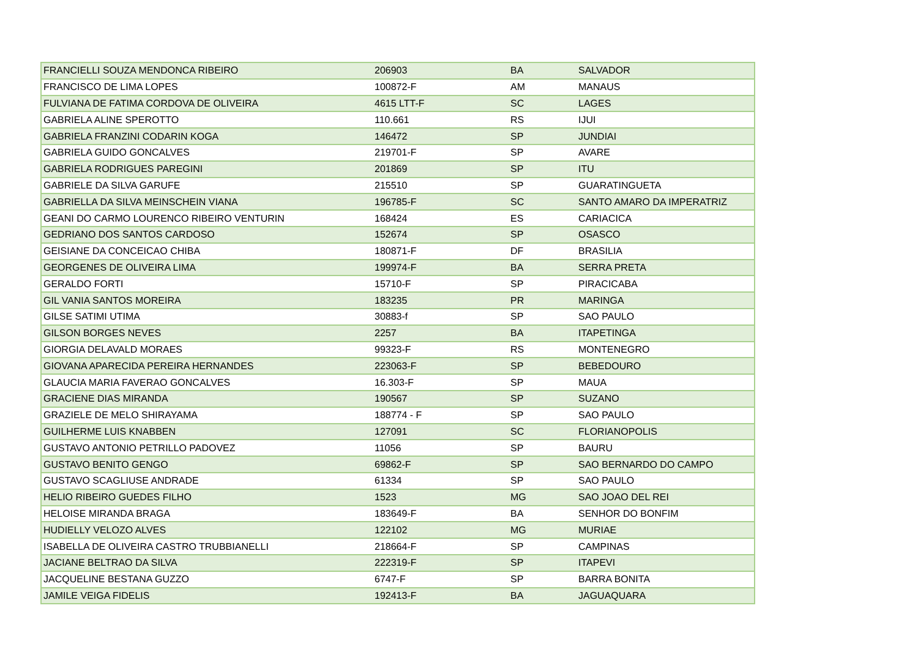| FRANCIELLI SOUZA MENDONCA RIBEIRO | 206903 | BA | SALVADOR |
| FRANCISCO DE LIMA LOPES | 100872-F | AM | MANAUS |
| FULVIANA DE FATIMA CORDOVA DE OLIVEIRA | 4615 LTT-F | SC | LAGES |
| GABRIELA ALINE SPEROTTO | 110.661 | RS | IJUI |
| GABRIELA FRANZINI CODARIN KOGA | 146472 | SP | JUNDIAI |
| GABRIELA GUIDO GONCALVES | 219701-F | SP | AVARE |
| GABRIELA RODRIGUES PAREGINI | 201869 | SP | ITU |
| GABRIELE DA SILVA GARUFE | 215510 | SP | GUARATINGUETA |
| GABRIELLA DA SILVA MEINSCHEIN VIANA | 196785-F | SC | SANTO AMARO DA IMPERATRIZ |
| GEANI DO CARMO LOURENCO RIBEIRO VENTURIN | 168424 | ES | CARIACICA |
| GEDRIANO DOS SANTOS CARDOSO | 152674 | SP | OSASCO |
| GEISIANE DA CONCEICAO CHIBA | 180871-F | DF | BRASILIA |
| GEORGENES DE OLIVEIRA LIMA | 199974-F | BA | SERRA PRETA |
| GERALDO FORTI | 15710-F | SP | PIRACICABA |
| GIL VANIA SANTOS MOREIRA | 183235 | PR | MARINGA |
| GILSE SATIMI UTIMA | 30883-f | SP | SAO PAULO |
| GILSON BORGES NEVES | 2257 | BA | ITAPETINGA |
| GIORGIA DELAVALD MORAES | 99323-F | RS | MONTENEGRO |
| GIOVANA APARECIDA PEREIRA HERNANDES | 223063-F | SP | BEBEDOURO |
| GLAUCIA MARIA FAVERAO GONCALVES | 16.303-F | SP | MAUA |
| GRACIENE DIAS MIRANDA | 190567 | SP | SUZANO |
| GRAZIELE DE MELO SHIRAYAMA | 188774 - F | SP | SAO PAULO |
| GUILHERME LUIS KNABBEN | 127091 | SC | FLORIANOPOLIS |
| GUSTAVO ANTONIO PETRILLO PADOVEZ | 11056 | SP | BAURU |
| GUSTAVO BENITO GENGO | 69862-F | SP | SAO BERNARDO DO CAMPO |
| GUSTAVO SCAGLIUSE ANDRADE | 61334 | SP | SAO PAULO |
| HELIO RIBEIRO GUEDES FILHO | 1523 | MG | SAO JOAO DEL REI |
| HELOISE MIRANDA BRAGA | 183649-F | BA | SENHOR DO BONFIM |
| HUDIELLY VELOZO ALVES | 122102 | MG | MURIAE |
| ISABELLA DE OLIVEIRA CASTRO TRUBBIANELLI | 218664-F | SP | CAMPINAS |
| JACIANE BELTRAO DA SILVA | 222319-F | SP | ITAPEVI |
| JACQUELINE BESTANA GUZZO | 6747-F | SP | BARRA BONITA |
| JAMILE VEIGA FIDELIS | 192413-F | BA | JAGUAQUARA |